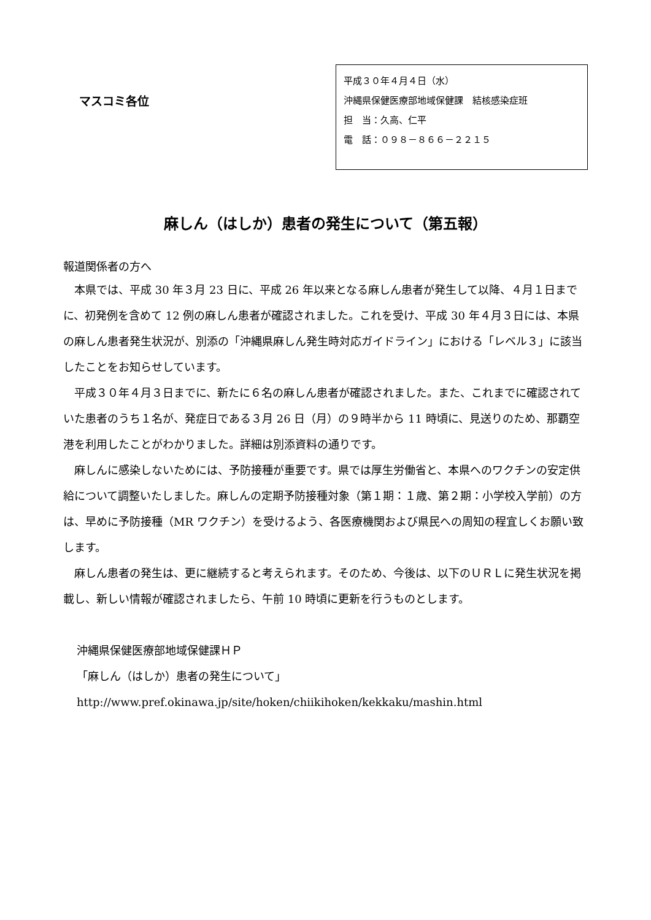マスコミ各位
平成３０年４月４日（水）
沖縄県保健医療部地域保健課　結核感染症班
担　当：久高、仁平
電　話：０９８－８６６－２２１５
麻しん（はしか）患者の発生について（第五報）
報道関係者の方へ
本県では、平成 30 年３月 23 日に、平成 26 年以来となる麻しん患者が発生して以降、４月１日までに、初発例を含めて 12 例の麻しん患者が確認されました。これを受け、平成 30 年４月３日には、本県の麻しん患者発生状況が、別添の「沖縄県麻しん発生時対応ガイドライン」における「レベル３」に該当したことをお知らせしています。
平成３０年４月３日までに、新たに６名の麻しん患者が確認されました。また、これまでに確認されていた患者のうち１名が、発症日である３月 26 日（月）の９時半から 11 時頃に、見送りのため、那覇空港を利用したことがわかりました。詳細は別添資料の通りです。
麻しんに感染しないためには、予防接種が重要です。県では厚生労働省と、本県へのワクチンの安定供給について調整いたしました。麻しんの定期予防接種対象（第１期：１歳、第２期：小学校入学前）の方は、早めに予防接種（MR ワクチン）を受けるよう、各医療機関および県民への周知の程宜しくお願い致します。
麻しん患者の発生は、更に継続すると考えられます。そのため、今後は、以下のＵＲＬに発生状況を掲載し、新しい情報が確認されましたら、午前 10 時頃に更新を行うものとします。
沖縄県保健医療部地域保健課ＨＰ
「麻しん（はしか）患者の発生について」
http://www.pref.okinawa.jp/site/hoken/chiikihoken/kekkaku/mashin.html